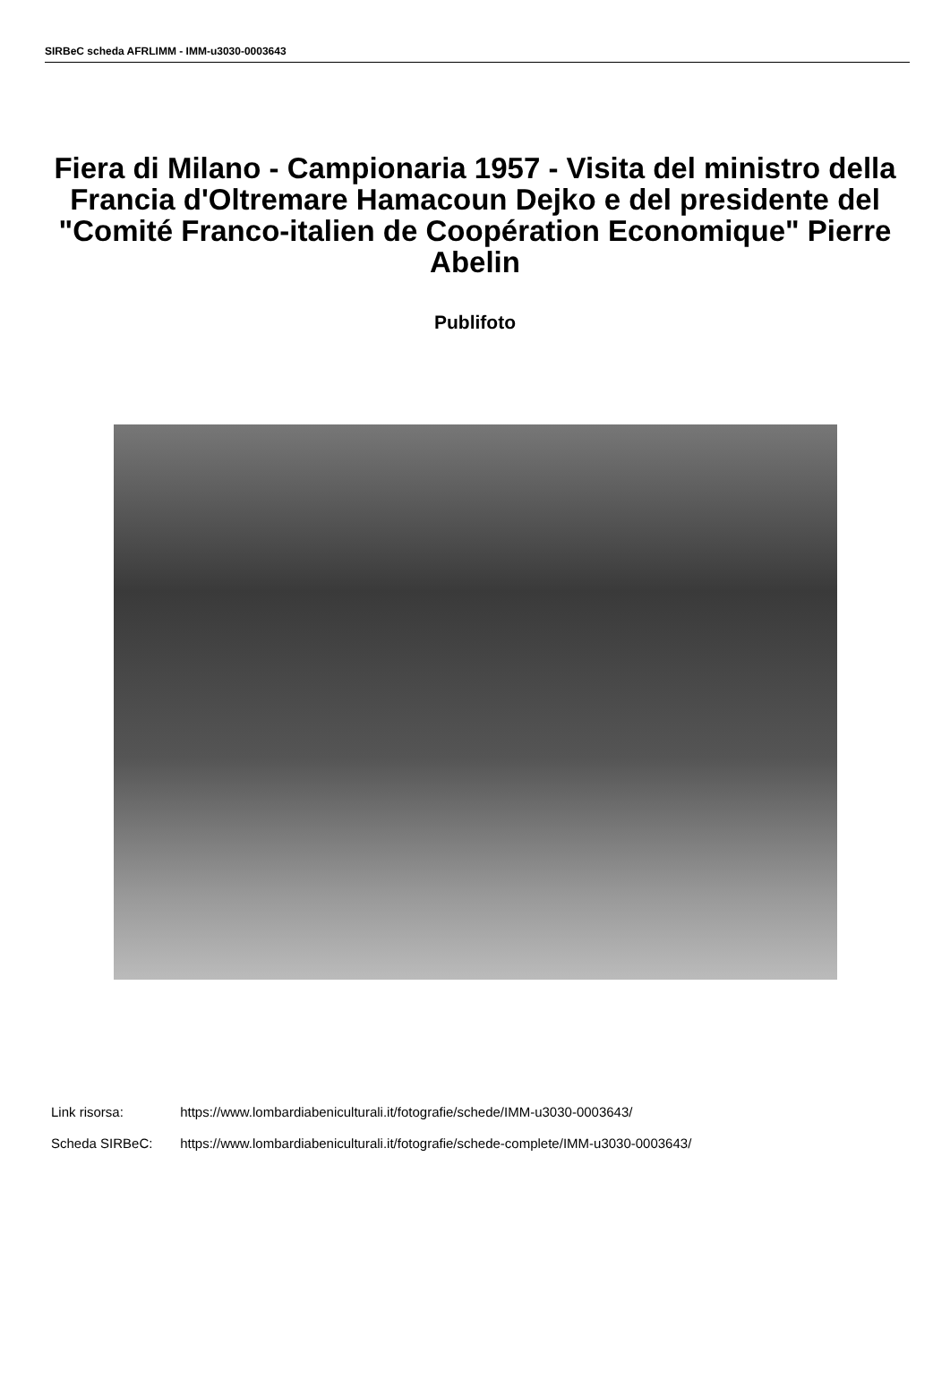SIRBeC scheda AFRLIMM - IMM-u3030-0003643
Fiera di Milano - Campionaria 1957 - Visita del ministro della Francia d'Oltremare Hamacoun Dejko e del presidente del "Comité Franco-italien de Coopération Economique" Pierre Abelin
Publifoto
Link risorsa: https://www.lombardiabeniculturali.it/fotografie/schede/IMM-u3030-0003643/
Scheda SIRBeC: https://www.lombardiabeniculturali.it/fotografie/schede-complete/IMM-u3030-0003643/